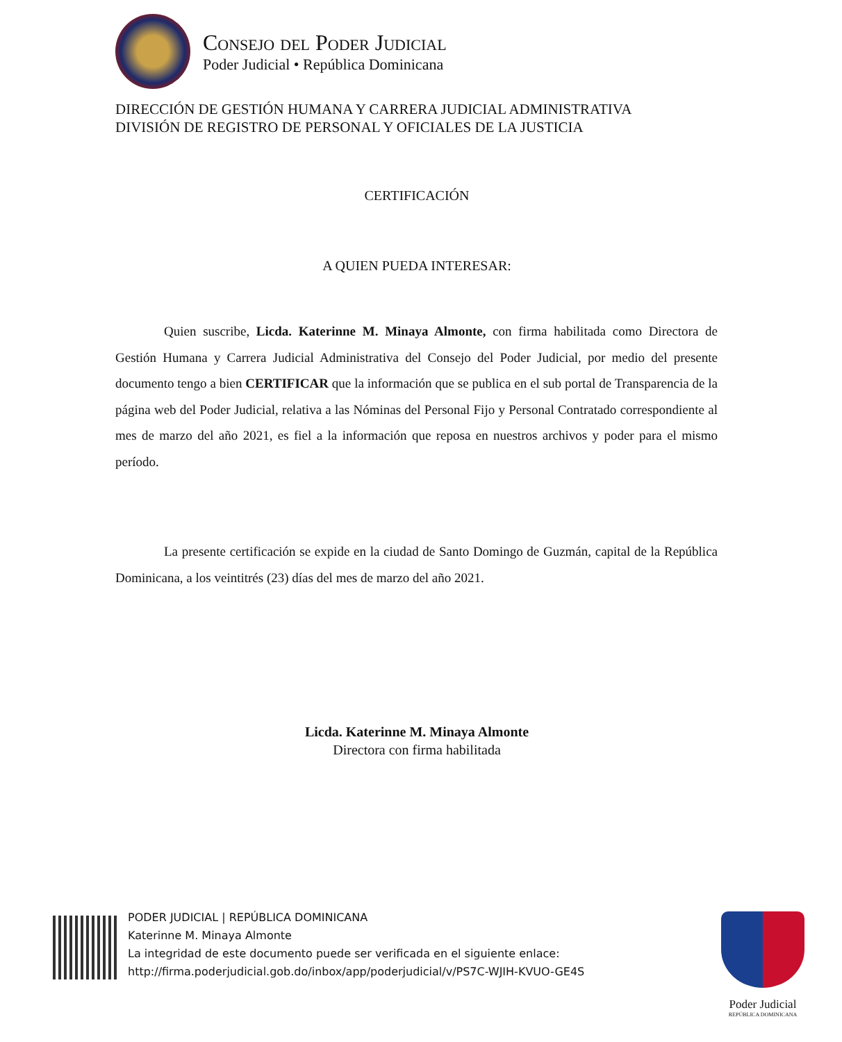Consejo del Poder Judicial
Poder Judicial • República Dominicana
DIRECCIÓN DE GESTIÓN HUMANA Y CARRERA JUDICIAL ADMINISTRATIVA
DIVISIÓN DE REGISTRO DE PERSONAL Y OFICIALES DE LA JUSTICIA
CERTIFICACIÓN
A QUIEN PUEDA INTERESAR:
Quien suscribe, Licda. Katerinne M. Minaya Almonte, con firma habilitada como Directora de Gestión Humana y Carrera Judicial Administrativa del Consejo del Poder Judicial, por medio del presente documento tengo a bien CERTIFICAR que la información que se publica en el sub portal de Transparencia de la página web del Poder Judicial, relativa a las Nóminas del Personal Fijo y Personal Contratado correspondiente al mes de marzo del año 2021, es fiel a la información que reposa en nuestros archivos y poder para el mismo período.
La presente certificación se expide en la ciudad de Santo Domingo de Guzmán, capital de la República Dominicana, a los veintitrés (23) días del mes de marzo del año 2021.
Licda. Katerinne M. Minaya Almonte
Directora con firma habilitada
PODER JUDICIAL | REPÚBLICA DOMINICANA
Katerinne M. Minaya Almonte
La integridad de este documento puede ser verificada en el siguiente enlace:
http://firma.poderjudicial.gob.do/inbox/app/poderjudicial/v/PS7C-WJIH-KVUO-GE4S
Poder Judicial
REPÚBLICA DOMINICANA